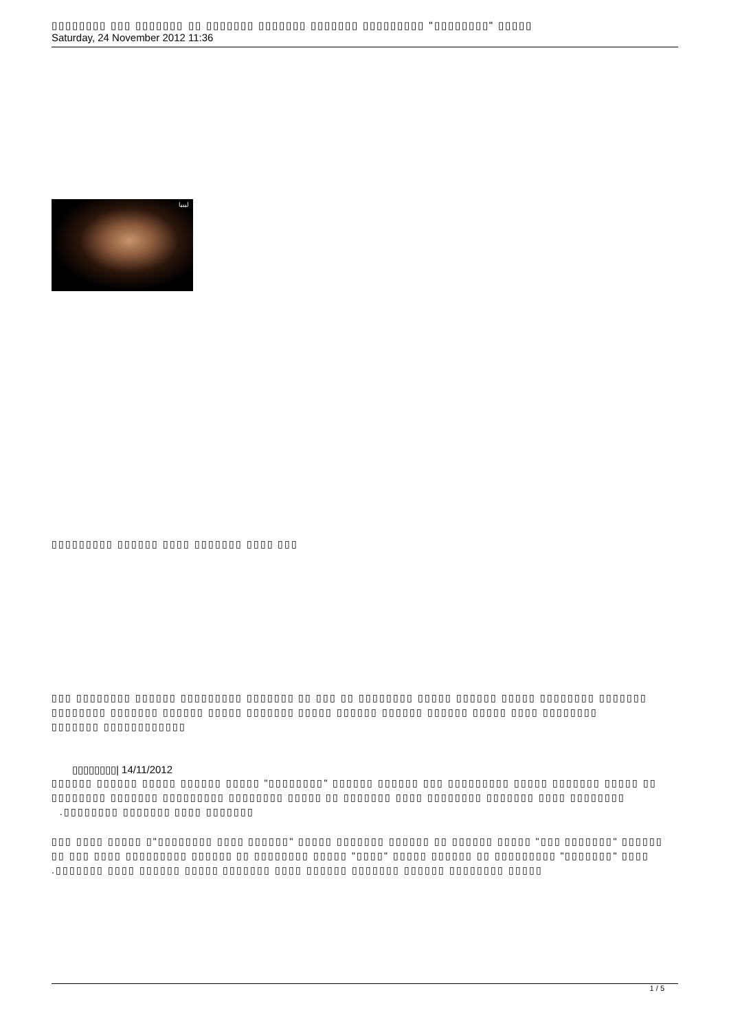▯▯▯▯▯▯▯▯ ▯▯▯ ▯▯▯▯▯▯▯ ▯▯ ▯▯▯▯▯▯▯ ▯▯▯▯▯▯▯ ▯▯▯▯▯▯▯ ▯▯▯▯▯▯▯▯▯ "▯▯▯▯▯▯▯▯" ▯▯▯▯▯
Saturday, 24 November 2012 11:36
ليبيا
▯▯▯▯▯▯▯▯▯ ▯▯▯▯▯▯ ▯▯▯▯ ▯▯▯▯▯▯▯ ▯▯▯▯ ▯▯▯
▯▯▯ ▯▯▯▯▯▯▯▯ ▯▯▯▯▯▯ ▯▯▯▯▯▯▯▯▯ ▯▯▯▯▯▯▯ ▯▯ ▯▯▯ ▯▯ ▯▯▯▯▯▯▯▯ ▯▯▯▯▯ ▯▯▯▯▯▯ ▯▯▯▯▯ ▯▯▯▯▯▯▯▯ ▯▯▯▯▯▯▯ ▯▯▯▯▯▯▯▯ ▯▯▯▯▯▯▯ ▯▯▯▯▯▯ ▯▯▯▯▯ ▯▯▯▯▯▯▯ ▯▯▯▯▯ ▯▯▯▯▯▯ ▯▯▯▯▯▯ ▯▯▯▯▯▯ ▯▯▯▯▯ ▯▯▯▯ ▯▯▯▯▯▯▯▯
▯▯▯▯▯▯▯ ▯▯▯▯▯▯▯▯▯▯▯▯
▯▯▯▯▯▯▯▯| 14/11/2012
▯▯▯▯▯▯ ▯▯▯▯▯▯ ▯▯▯▯▯ ▯▯▯▯▯▯ ▯▯▯▯▯ "▯▯▯▯▯▯▯▯" ▯▯▯▯▯▯ ▯▯▯▯▯▯ ▯▯▯ ▯▯▯▯▯▯▯▯▯ ▯▯▯▯▯ ▯▯▯▯▯▯▯ ▯▯▯▯▯ ▯▯ ▯▯▯▯▯▯▯▯ ▯▯▯▯▯▯▯ ▯▯▯▯▯▯▯▯▯ ▯▯▯▯▯▯▯▯ ▯▯▯▯▯ ▯▯ ▯▯▯▯▯▯▯ ▯▯▯▯ ▯▯▯▯▯▯▯▯ ▯▯▯▯▯▯▯ ▯▯▯▯ ▯▯▯▯▯▯▯▯
.▯▯▯▯▯▯▯▯ ▯▯▯▯▯▯▯ ▯▯▯▯ ▯▯▯▯▯▯▯
▯▯▯ ▯▯▯▯ ▯▯▯▯▯ ▯"▯▯▯▯▯▯▯▯ ▯▯▯▯ ▯▯▯▯▯▯" ▯▯▯▯▯ ▯▯▯▯▯▯▯ ▯▯▯▯▯▯ ▯▯ ▯▯▯▯▯▯ ▯▯▯▯▯ "▯▯▯ ▯▯▯▯▯▯▯" ▯▯▯▯▯▯ ▯▯ ▯▯▯ ▯▯▯▯ ▯▯▯▯▯▯▯▯▯ ▯▯▯▯▯▯ ▯▯ ▯▯▯▯▯▯▯▯ ▯▯▯▯▯ "▯▯▯▯" ▯▯▯▯▯ ▯▯▯▯▯▯ ▯▯ ▯▯▯▯▯▯▯▯▯ "▯▯▯▯▯▯▯" ▯▯▯▯
.▯▯▯▯▯▯▯ ▯▯▯▯ ▯▯▯▯▯▯ ▯▯▯▯▯ ▯▯▯▯▯▯▯ ▯▯▯▯ ▯▯▯▯▯▯ ▯▯▯▯▯▯▯ ▯▯▯▯▯▯ ▯▯▯▯▯▯▯▯ ▯▯▯▯▯
1 / 5